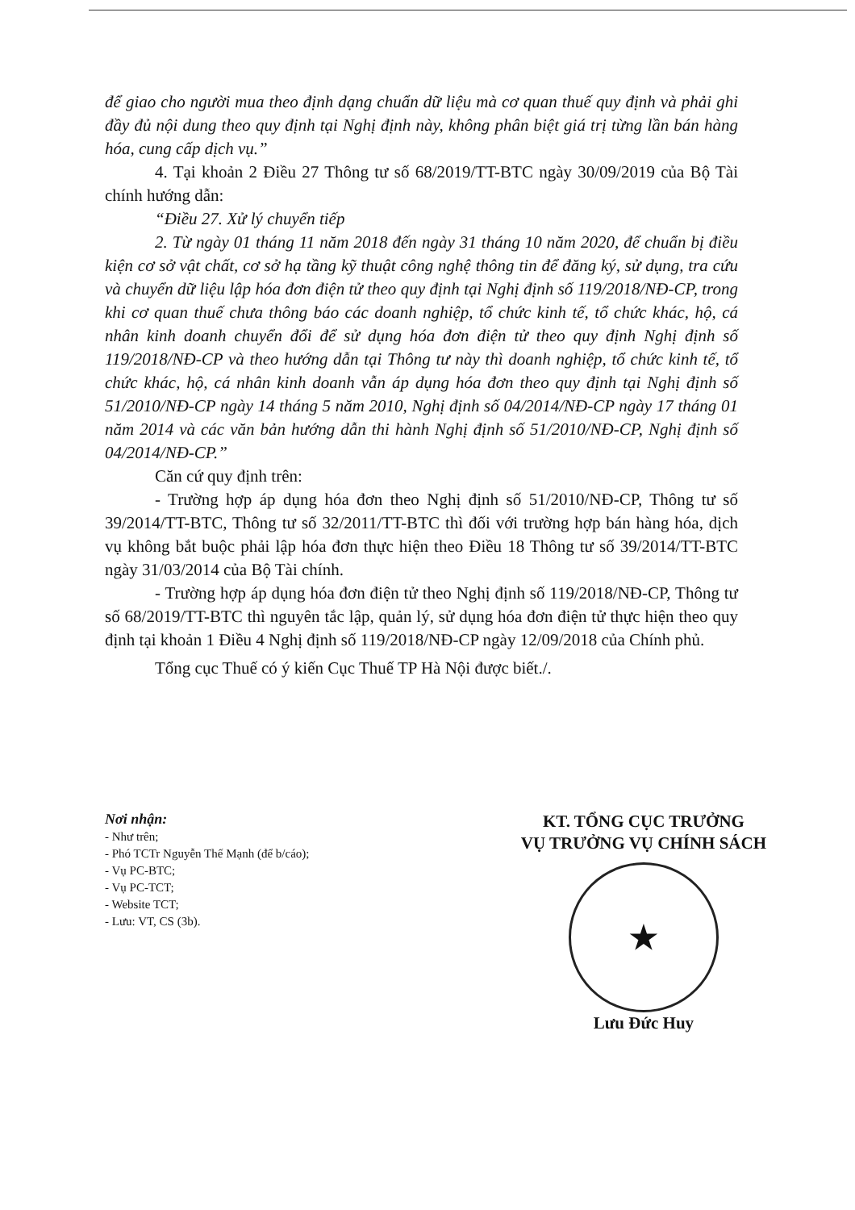để giao cho người mua theo định dạng chuẩn dữ liệu mà cơ quan thuế quy định và phải ghi đầy đủ nội dung theo quy định tại Nghị định này, không phân biệt giá trị từng lần bán hàng hóa, cung cấp dịch vụ.”
4. Tại khoản 2 Điều 27 Thông tư số 68/2019/TT-BTC ngày 30/09/2019 của Bộ Tài chính hướng dẫn:
“Điều 27. Xử lý chuyển tiếp
2. Từ ngày 01 tháng 11 năm 2018 đến ngày 31 tháng 10 năm 2020, để chuẩn bị điều kiện cơ sở vật chất, cơ sở hạ tầng kỹ thuật công nghệ thông tin để đăng ký, sử dụng, tra cứu và chuyển dữ liệu lập hóa đơn điện tử theo quy định tại Nghị định số 119/2018/NĐ-CP, trong khi cơ quan thuế chưa thông báo các doanh nghiệp, tổ chức kinh tế, tổ chức khác, hộ, cá nhân kinh doanh chuyển đổi để sử dụng hóa đơn điện tử theo quy định Nghị định số 119/2018/NĐ-CP và theo hướng dẫn tại Thông tư này thì doanh nghiệp, tổ chức kinh tế, tổ chức khác, hộ, cá nhân kinh doanh vẫn áp dụng hóa đơn theo quy định tại Nghị định số 51/2010/NĐ-CP ngày 14 tháng 5 năm 2010, Nghị định số 04/2014/NĐ-CP ngày 17 tháng 01 năm 2014 và các văn bản hướng dẫn thi hành Nghị định số 51/2010/NĐ-CP, Nghị định số 04/2014/NĐ-CP.”
Căn cứ quy định trên:
- Trường hợp áp dụng hóa đơn theo Nghị định số 51/2010/NĐ-CP, Thông tư số 39/2014/TT-BTC, Thông tư số 32/2011/TT-BTC thì đối với trường hợp bán hàng hóa, dịch vụ không bắt buộc phải lập hóa đơn thực hiện theo Điều 18 Thông tư số 39/2014/TT-BTC ngày 31/03/2014 của Bộ Tài chính.
- Trường hợp áp dụng hóa đơn điện tử theo Nghị định số 119/2018/NĐ-CP, Thông tư số 68/2019/TT-BTC thì nguyên tắc lập, quản lý, sử dụng hóa đơn điện tử thực hiện theo quy định tại khoản 1 Điều 4 Nghị định số 119/2018/NĐ-CP ngày 12/09/2018 của Chính phủ.
Tổng cục Thuế có ý kiến Cục Thuế TP Hà Nội được biết./.
Nơi nhận:
- Như trên;
- Phó TCTr Nguyễn Thế Mạnh (để b/cáo);
- Vụ PC-BTC;
- Vụ PC-TCT;
- Website TCT;
- Lưu: VT, CS (3b).
KT. TỔNG CỤC TRƯỞNG
VỤ TRƯỞNG VỤ CHÍNH SÁCH
★
Lưu Đức Huy